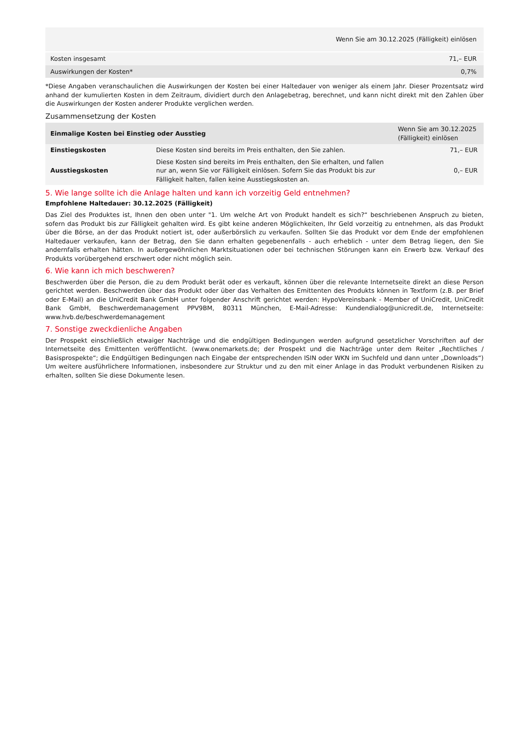| | Wenn Sie am 30.12.2025 (Fälligkeit) einlösen |
| --- | --- |
| Kosten insgesamt | 71,– EUR |
| Auswirkungen der Kosten* | 0,7% |
*Diese Angaben veranschaulichen die Auswirkungen der Kosten bei einer Haltedauer von weniger als einem Jahr. Dieser Prozentsatz wird anhand der kumulierten Kosten in dem Zeitraum, dividiert durch den Anlagebetrag, berechnet, und kann nicht direkt mit den Zahlen über die Auswirkungen der Kosten anderer Produkte verglichen werden.
Zusammensetzung der Kosten
| Einmalige Kosten bei Einstieg oder Ausstieg | | Wenn Sie am 30.12.2025 (Fälligkeit) einlösen |
| --- | --- | --- |
| Einstiegskosten | Diese Kosten sind bereits im Preis enthalten, den Sie zahlen. | 71,– EUR |
| Ausstiegskosten | Diese Kosten sind bereits im Preis enthalten, den Sie erhalten, und fallen nur an, wenn Sie vor Fälligkeit einlösen. Sofern Sie das Produkt bis zur Fälligkeit halten, fallen keine Ausstiegskosten an. | 0,– EUR |
5. Wie lange sollte ich die Anlage halten und kann ich vorzeitig Geld entnehmen?
Empfohlene Haltedauer: 30.12.2025 (Fälligkeit)
Das Ziel des Produktes ist, Ihnen den oben unter "1. Um welche Art von Produkt handelt es sich?“ beschriebenen Anspruch zu bieten, sofern das Produkt bis zur Fälligkeit gehalten wird. Es gibt keine anderen Möglichkeiten, Ihr Geld vorzeitig zu entnehmen, als das Produkt über die Börse, an der das Produkt notiert ist, oder außerbörslich zu verkaufen. Sollten Sie das Produkt vor dem Ende der empfohlenen Haltedauer verkaufen, kann der Betrag, den Sie dann erhalten gegebenenfalls - auch erheblich - unter dem Betrag liegen, den Sie andernfalls erhalten hätten. In außergewöhnlichen Marktsituationen oder bei technischen Störungen kann ein Erwerb bzw. Verkauf des Produkts vorübergehend erschwert oder nicht möglich sein.
6. Wie kann ich mich beschweren?
Beschwerden über die Person, die zu dem Produkt berät oder es verkauft, können über die relevante Internetseite direkt an diese Person gerichtet werden. Beschwerden über das Produkt oder über das Verhalten des Emittenten des Produkts können in Textform (z.B. per Brief oder E-Mail) an die UniCredit Bank GmbH unter folgender Anschrift gerichtet werden: HypoVereinsbank - Member of UniCredit, UniCredit Bank GmbH, Beschwerdemanagement PPV9BM, 80311 München, E-Mail-Adresse: Kundendialog@unicredit.de, Internetseite: www.hvb.de/beschwerdemanagement
7. Sonstige zweckdienliche Angaben
Der Prospekt einschließlich etwaiger Nachträge und die endgültigen Bedingungen werden aufgrund gesetzlicher Vorschriften auf der Internetseite des Emittenten veröffentlicht. (www.onemarkets.de; der Prospekt und die Nachträge unter dem Reiter „Rechtliches / Basisprospekte“; die Endgültigen Bedingungen nach Eingabe der entsprechenden ISIN oder WKN im Suchfeld und dann unter „Downloads“) Um weitere ausführlichere Informationen, insbesondere zur Struktur und zu den mit einer Anlage in das Produkt verbundenen Risiken zu erhalten, sollten Sie diese Dokumente lesen.